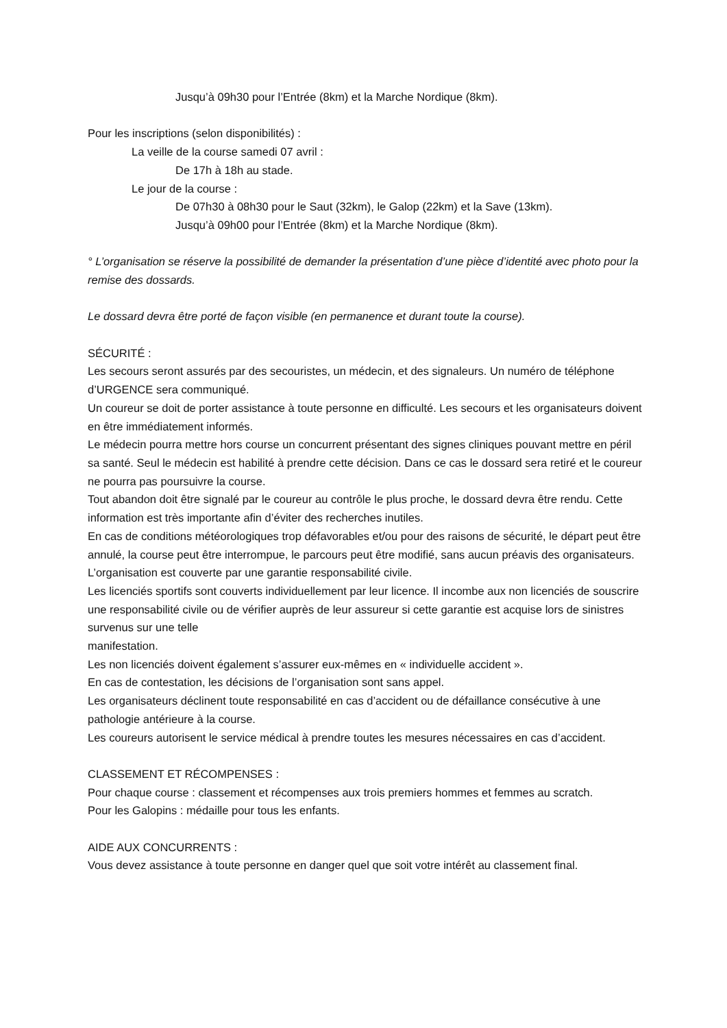Jusqu’à 09h30 pour l’Entrée (8km) et la Marche Nordique (8km).
Pour les inscriptions (selon disponibilités) :
La veille de la course samedi 07 avril :
De 17h à 18h au stade.
Le jour de la course :
De 07h30 à 08h30 pour le Saut (32km), le Galop (22km) et la Save (13km).
Jusqu’à 09h00 pour l’Entrée (8km) et la Marche Nordique (8km).
° L’organisation se réserve la possibilité de demander la présentation d’une pièce d’identité avec photo pour la remise des dossards.
Le dossard devra être porté de façon visible (en permanence et durant toute la course).
SÉCURITÉ :
Les secours seront assurés par des secouristes, un médecin, et des signaleurs. Un numéro de téléphone d’URGENCE sera communiqué.
Un coureur se doit de porter assistance à toute personne en difficulté. Les secours et les organisateurs doivent en être immédiatement informés.
Le médecin pourra mettre hors course un concurrent présentant des signes cliniques pouvant mettre en péril sa santé. Seul le médecin est habilité à prendre cette décision. Dans ce cas le dossard sera retiré et le coureur ne pourra pas poursuivre la course.
Tout abandon doit être signalé par le coureur au contrôle le plus proche, le dossard devra être rendu. Cette information est très importante afin d’éviter des recherches inutiles.
En cas de conditions météorologiques trop défavorables et/ou pour des raisons de sécurité, le départ peut être annulé, la course peut être interrompue, le parcours peut être modifié, sans aucun préavis des organisateurs.
L’organisation est couverte par une garantie responsabilité civile.
Les licenciés sportifs sont couverts individuellement par leur licence. Il incombe aux non licenciés de souscrire une responsabilité civile ou de vérifier auprès de leur assureur si cette garantie est acquise lors de sinistres survenus sur une telle
manifestation.
Les non licenciés doivent également s’assurer eux-mêmes en « individuelle accident ».
En cas de contestation, les décisions de l’organisation sont sans appel.
Les organisateurs déclinent toute responsabilité en cas d’accident ou de défaillance consécutive à une pathologie antérieure à la course.
Les coureurs autorisent le service médical à prendre toutes les mesures nécessaires en cas d’accident.
CLASSEMENT ET RÉCOMPENSES :
Pour chaque course : classement et récompenses aux trois premiers hommes et femmes au scratch.
Pour les Galopins : médaille pour tous les enfants.
AIDE AUX CONCURRENTS :
Vous devez assistance à toute personne en danger quel que soit votre intérêt au classement final.